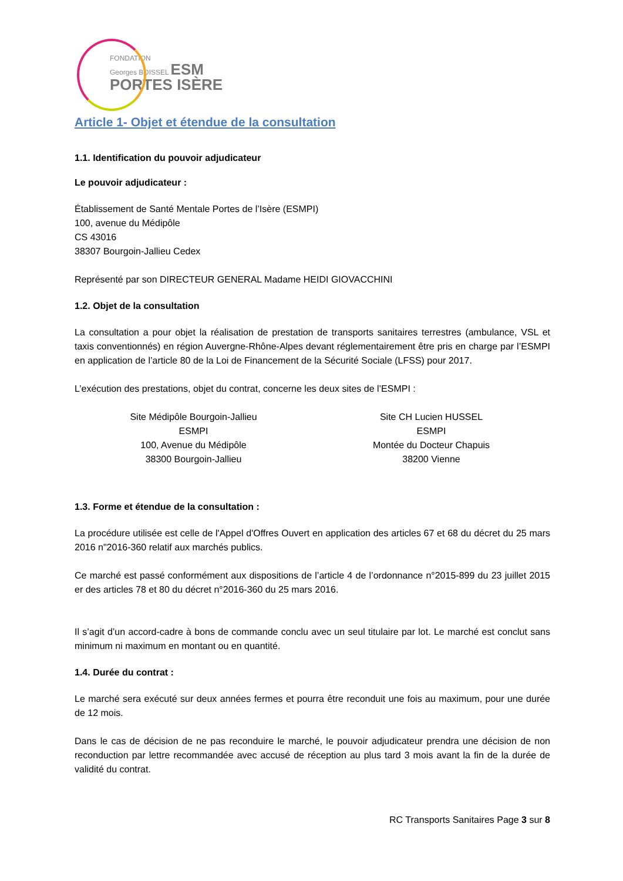FONDATION
Georges BOISSEL ESM
PORTES ISÈRE
Article 1- Objet et étendue de la consultation
1.1. Identification du pouvoir adjudicateur
Le pouvoir adjudicateur :
Établissement de Santé Mentale Portes de l’Isère (ESMPI)
100, avenue du Médipôle
CS 43016
38307 Bourgoin-Jallieu Cedex
Représenté par son DIRECTEUR GENERAL Madame HEIDI GIOVACCHINI
1.2. Objet de la consultation
La consultation a pour objet la réalisation de prestation de transports sanitaires terrestres (ambulance, VSL et taxis conventionnés) en région Auvergne-Rhône-Alpes devant réglementairement être pris en charge par l’ESMPI en application de l’article 80 de la Loi de Financement de la Sécurité Sociale (LFSS) pour 2017.
L’exécution des prestations, objet du contrat, concerne les deux sites de l’ESMPI :
Site Médipôle Bourgoin-Jallieu
ESMPI
100, Avenue du Médipôle
38300 Bourgoin-Jallieu
Site CH Lucien HUSSEL
ESMPI
Montée du Docteur Chapuis
38200 Vienne
1.3. Forme et étendue de la consultation :
La procédure utilisée est celle de l'Appel d'Offres Ouvert en application des articles 67 et 68 du décret du 25 mars 2016 n"2016-360 relatif aux marchés publics.
Ce marché est passé conformément aux dispositions de l’article 4 de l’ordonnance n°2015-899 du 23 juillet 2015 er des articles 78 et 80 du décret n°2016-360 du 25 mars 2016.
Il s’agit d’un accord-cadre à bons de commande conclu avec un seul titulaire par lot. Le marché est conclut sans minimum ni maximum en montant ou en quantité.
1.4. Durée du contrat :
Le marché sera exécuté sur deux années fermes et pourra être reconduit une fois au maximum, pour une durée de 12 mois.
Dans le cas de décision de ne pas reconduire le marché, le pouvoir adjudicateur prendra une décision de non reconduction par lettre recommandée avec accusé de réception au plus tard 3 mois avant la fin de la durée de validité du contrat.
RC Transports Sanitaires Page 3 sur 8